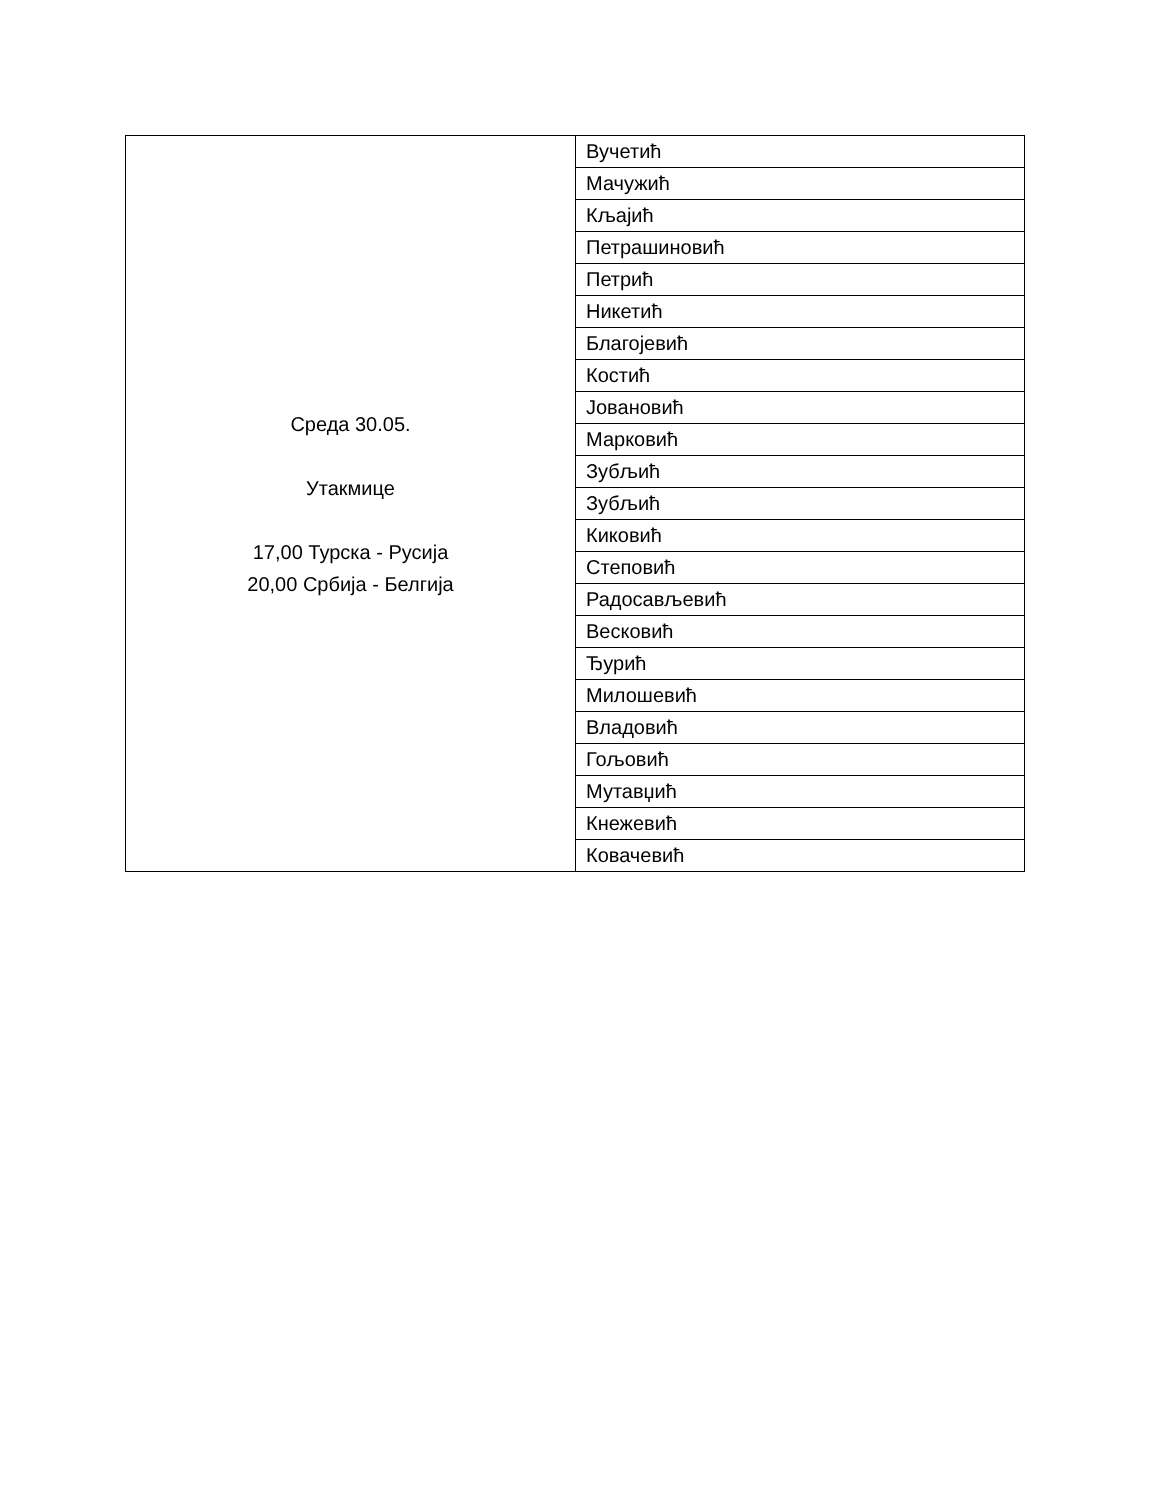| Среда 30.05. Утакмице 17,00 Турска - Русија 20,00 Србија - Белгија | Вучетић |
| | Мачужић |
| | Кљајић |
| | Петрашиновић |
| | Петрић |
| | Никетић |
| | Благојевић |
| | Костић |
| | Јовановић |
| | Марковић |
| | Зубљић |
| | Зубљић |
| | Киковић |
| | Степовић |
| | Радосављевић |
| | Весковић |
| | Ђурић |
| | Милошевић |
| | Владовић |
| | Гољовић |
| | Мутавџић |
| | Кнежевић |
| | Ковачевић |